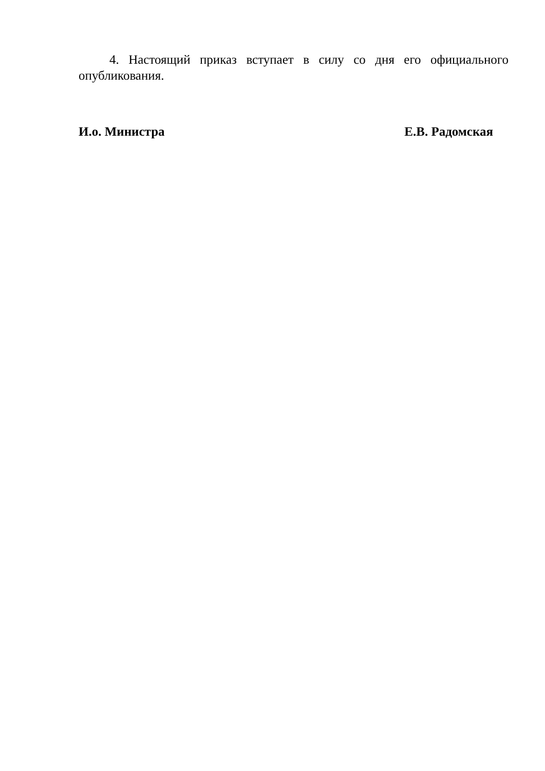4. Настоящий приказ вступает в силу со дня его официального опубликования.
И.о. Министра Е.В. Радомская